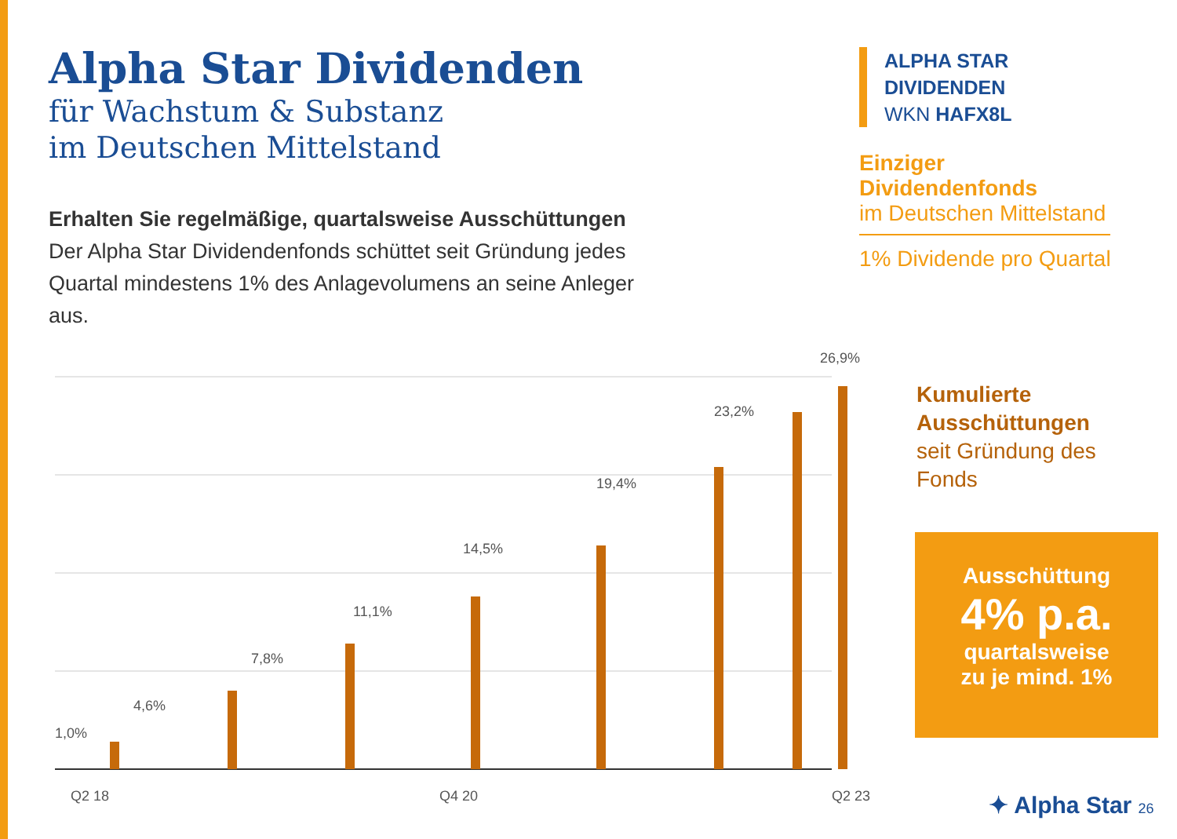Alpha Star Dividenden
für Wachstum & Substanz
im Deutschen Mittelstand
Erhalten Sie regelmäßige, quartalsweise Ausschüttungen
Der Alpha Star Dividendenfonds schüttet seit Gründung jedes Quartal mindestens 1% des Anlagevolumens an seine Anleger aus.
ALPHA STAR DIVIDENDEN
WKN HAFX8L
Einziger Dividendenfonds
im Deutschen Mittelstand
1% Dividende pro Quartal
1,0%
4,6%
7,8%
11,1%
14,5%
19,4%
23,2%
26,9%
Q2 18
Q4 20
Q2 23
Kumulierte
Ausschüttungen
seit Gründung des
Fonds
Ausschüttung
4% p.a.
quartalsweise
zu je mind. 1%
✦ Alpha Star 26